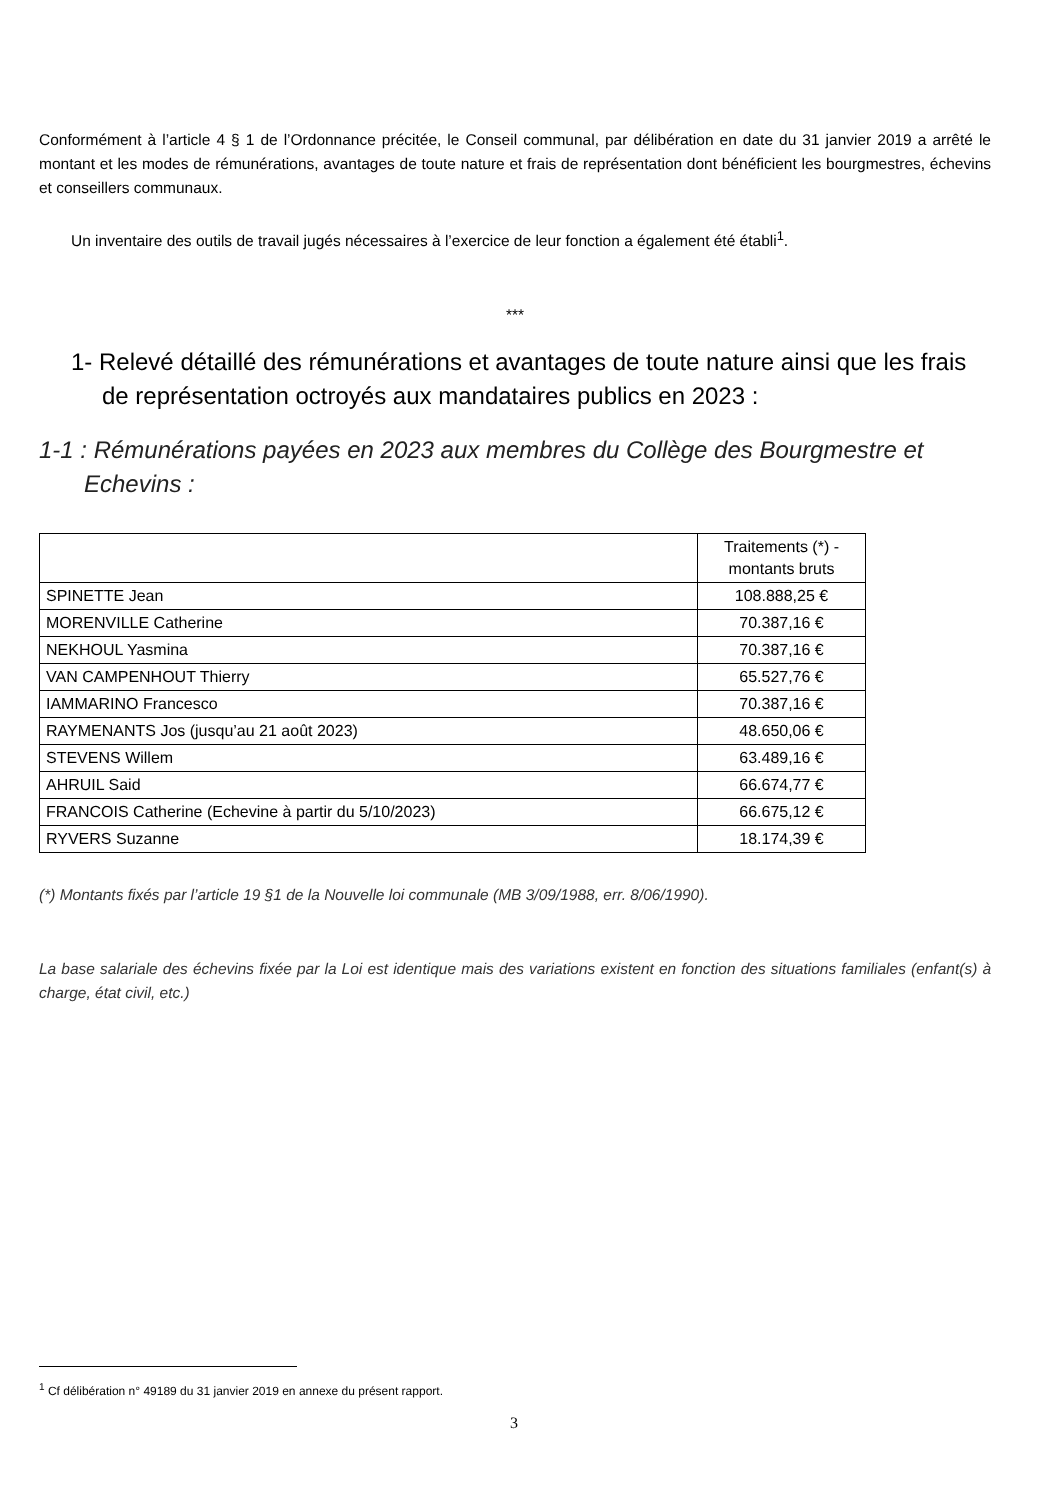Conformément à l’article 4 § 1 de l’Ordonnance précitée, le Conseil communal, par délibération en date du 31 janvier 2019 a arrêté le montant et les modes de rémunérations, avantages de toute nature et frais de représentation dont bénéficient les bourgmestres, échevins et conseillers communaux.
Un inventaire des outils de travail jugés nécessaires à l’exercice de leur fonction a également été établi<sup>1</sup>.
***
1- Relevé détaillé des rémunérations et avantages de toute nature ainsi que les frais de représentation octroyés aux mandataires publics en 2023 :
1-1 : Rémunérations payées en 2023 aux membres du Collège des Bourgmestre et Echevins :
| | Traitements (*) - montants bruts |
| --- | --- |
| SPINETTE Jean | 108.888,25 € |
| MORENVILLE Catherine | 70.387,16 € |
| NEKHOUL Yasmina | 70.387,16 € |
| VAN CAMPENHOUT Thierry | 65.527,76 € |
| IAMMARINO Francesco | 70.387,16 € |
| RAYMENANTS Jos (jusqu’au 21 août 2023) | 48.650,06 € |
| STEVENS Willem | 63.489,16 € |
| AHRUIL Said | 66.674,77 € |
| FRANCOIS Catherine (Echevine à partir du 5/10/2023) | 66.675,12 € |
| RYVERS Suzanne | 18.174,39 € |
(*) Montants fixés par l’article 19 §1 de la Nouvelle loi communale (MB 3/09/1988, err. 8/06/1990).
La base salariale des échevins fixée par la Loi est identique mais des variations existent en fonction des situations familiales (enfant(s) à charge, état civil, etc.)
<sup>1</sup> Cf délibération n° 49189 du 31 janvier 2019 en annexe du présent rapport.
3